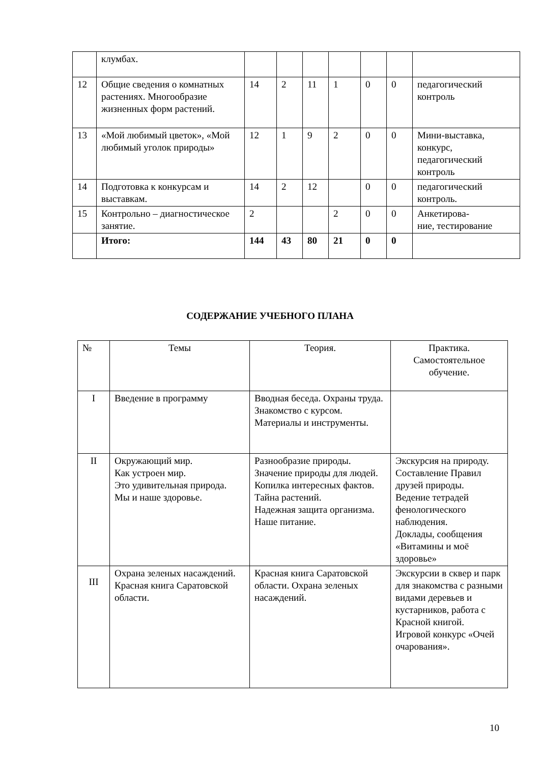| | клумбах. | | | | | | | |
| 12 | Общие сведения о комнатных растениях. Многообразие жизненных форм растений. | 14 | 2 | 11 | 1 | 0 | 0 | педагогический контроль |
| 13 | «Мой любимый цветок», «Мой любимый уголок природы» | 12 | 1 | 9 | 2 | 0 | 0 | Мини-выставка, конкурс, педагогический контроль |
| 14 | Подготовка к конкурсам и выставкам. | 14 | 2 | 12 | | 0 | 0 | педагогический контроль. |
| 15 | Контрольно – диагностическое занятие. | 2 | | | 2 | 0 | 0 | Анкетирова- ние, тестирование |
| | Итого: | 144 | 43 | 80 | 21 | 0 | 0 | |
СОДЕРЖАНИЕ УЧЕБНОГО ПЛАНА
| № | Темы | Теория. | Практика. Самостоятельное обучение. |
| --- | --- | --- | --- |
| I | Введение в программу | Вводная беседа. Охраны труда. Знакомство с курсом. Материалы и инструменты. | |
| II | Окружающий мир. Как устроен мир. Это удивительная природа. Мы и наше здоровье. | Разнообразие природы. Значение природы для людей. Копилка интересных фактов. Тайна растений. Надежная защита организма. Наше питание. | Экскурсия на природу. Составление Правил друзей природы. Ведение тетрадей фенологического наблюдения. Доклады, сообщения «Витамины и моё здоровье» |
| III | Охрана зеленых насаждений. Красная книга Саратовской области. | Красная книга Саратовской области. Охрана зеленых насаждений. | Экскурсии в сквер и парк для знакомства с разными видами деревьев и кустарников, работа с Красной книгой. Игровой конкурс «Очей очарования». |
10